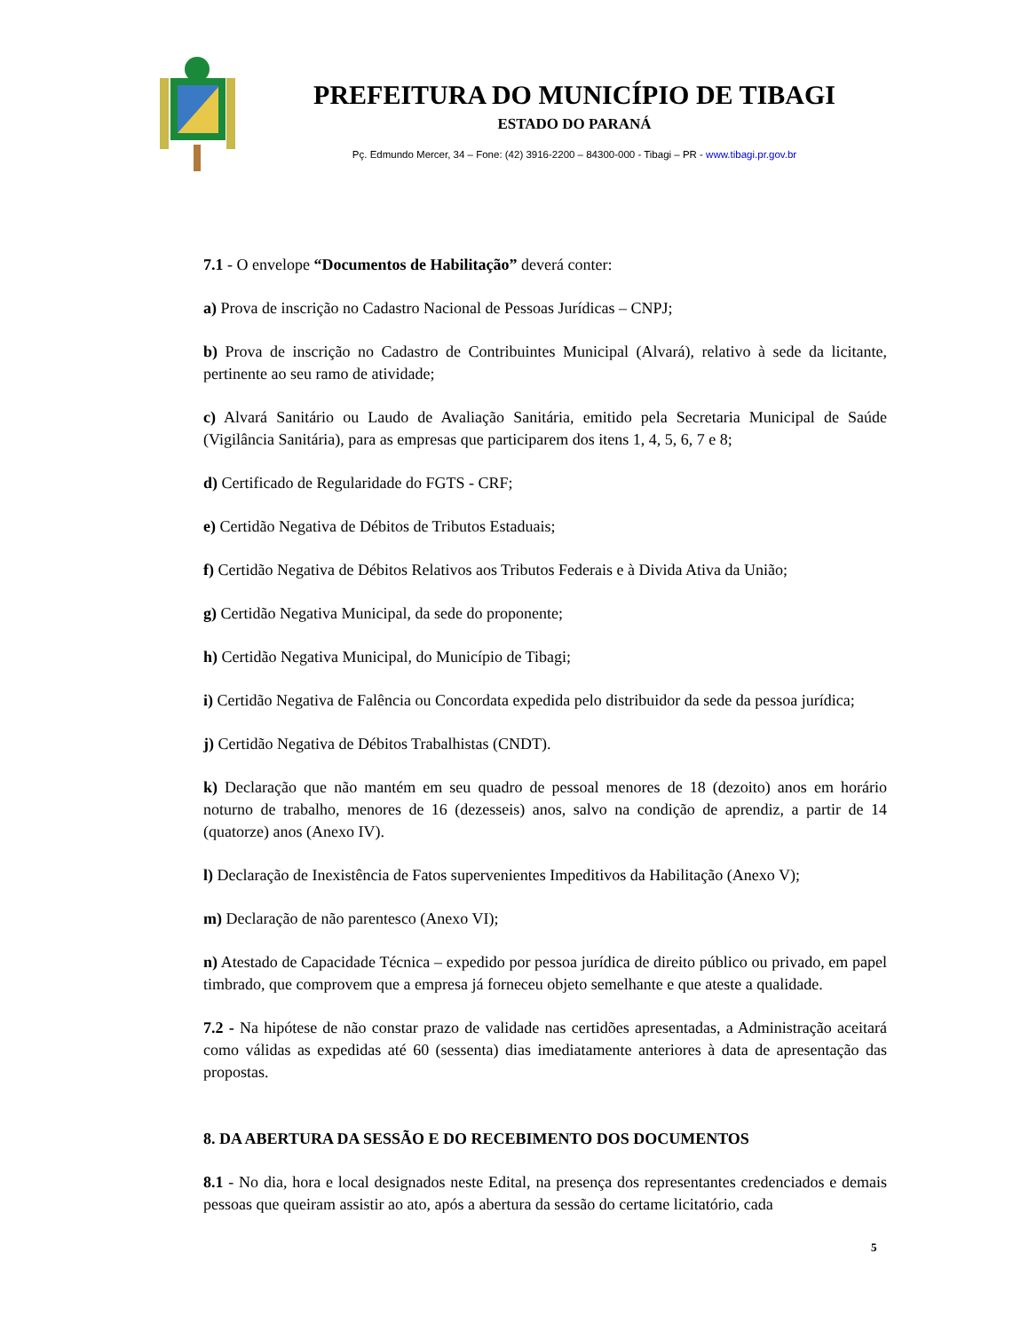PREFEITURA DO MUNICÍPIO DE TIBAGI
ESTADO DO PARANÁ
Pç. Edmundo Mercer, 34 – Fone: (42) 3916-2200 – 84300-000 - Tibagi – PR - www.tibagi.pr.gov.br
7.1 - O envelope “Documentos de Habilitação” deverá conter:
a) Prova de inscrição no Cadastro Nacional de Pessoas Jurídicas – CNPJ;
b) Prova de inscrição no Cadastro de Contribuintes Municipal (Alvará), relativo à sede da licitante, pertinente ao seu ramo de atividade;
c) Alvará Sanitário ou Laudo de Avaliação Sanitária, emitido pela Secretaria Municipal de Saúde (Vigilância Sanitária), para as empresas que participarem dos itens 1, 4, 5, 6, 7 e 8;
d) Certificado de Regularidade do FGTS - CRF;
e) Certidão Negativa de Débitos de Tributos Estaduais;
f) Certidão Negativa de Débitos Relativos aos Tributos Federais e à Divida Ativa da União;
g) Certidão Negativa Municipal, da sede do proponente;
h) Certidão Negativa Municipal, do Município de Tibagi;
i) Certidão Negativa de Falência ou Concordata expedida pelo distribuidor da sede da pessoa jurídica;
j) Certidão Negativa de Débitos Trabalhistas (CNDT).
k) Declaração que não mantém em seu quadro de pessoal menores de 18 (dezoito) anos em horário noturno de trabalho, menores de 16 (dezesseis) anos, salvo na condição de aprendiz, a partir de 14 (quatorze) anos (Anexo IV).
l) Declaração de Inexistência de Fatos supervenientes Impeditivos da Habilitação (Anexo V);
m) Declaração de não parentesco (Anexo VI);
n) Atestado de Capacidade Técnica – expedido por pessoa jurídica de direito público ou privado, em papel timbrado, que comprovem que a empresa já forneceu objeto semelhante e que ateste a qualidade.
7.2 - Na hipótese de não constar prazo de validade nas certidões apresentadas, a Administração aceitará como válidas as expedidas até 60 (sessenta) dias imediatamente anteriores à data de apresentação das propostas.
8. DA ABERTURA DA SESSÃO E DO RECEBIMENTO DOS DOCUMENTOS
8.1 - No dia, hora e local designados neste Edital, na presença dos representantes credenciados e demais pessoas que queiram assistir ao ato, após a abertura da sessão do certame licitatório, cada
5